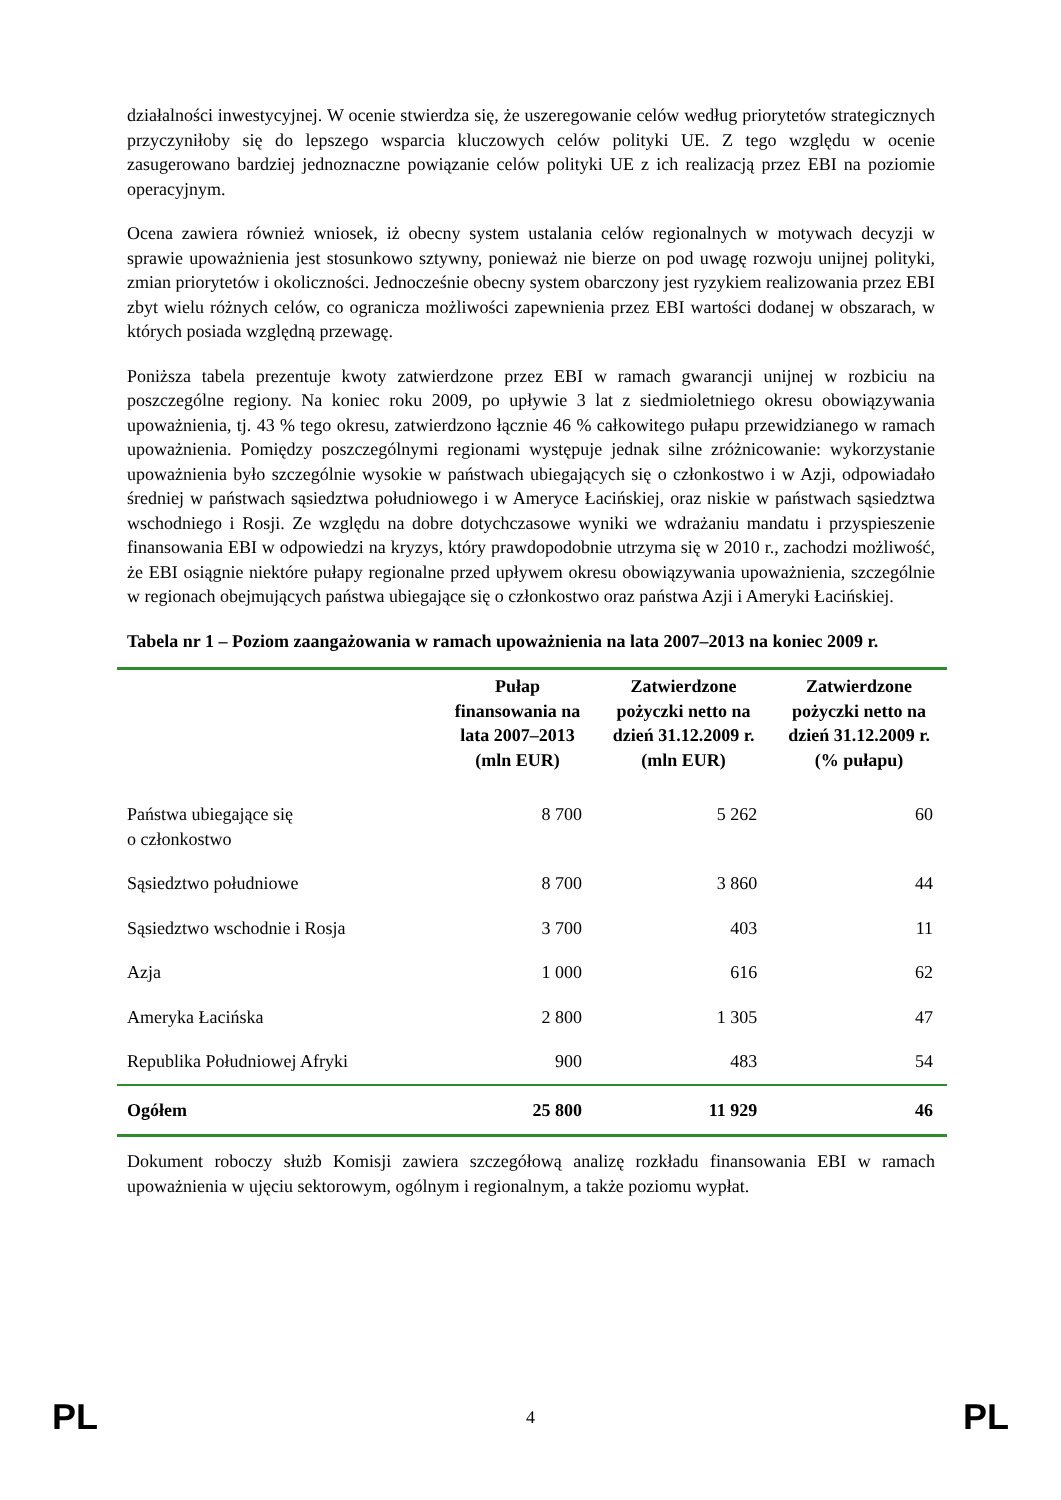działalności inwestycyjnej. W ocenie stwierdza się, że uszeregowanie celów według priorytetów strategicznych przyczyniłoby się do lepszego wsparcia kluczowych celów polityki UE. Z tego względu w ocenie zasugerowano bardziej jednoznaczne powiązanie celów polityki UE z ich realizacją przez EBI na poziomie operacyjnym.
Ocena zawiera również wniosek, iż obecny system ustalania celów regionalnych w motywach decyzji w sprawie upoważnienia jest stosunkowo sztywny, ponieważ nie bierze on pod uwagę rozwoju unijnej polityki, zmian priorytetów i okoliczności. Jednocześnie obecny system obarczony jest ryzykiem realizowania przez EBI zbyt wielu różnych celów, co ogranicza możliwości zapewnienia przez EBI wartości dodanej w obszarach, w których posiada względną przewagę.
Poniższa tabela prezentuje kwoty zatwierdzone przez EBI w ramach gwarancji unijnej w rozbiciu na poszczególne regiony. Na koniec roku 2009, po upływie 3 lat z siedmioletniego okresu obowiązywania upoważnienia, tj. 43 % tego okresu, zatwierdzono łącznie 46 % całkowitego pułapu przewidzianego w ramach upoważnienia. Pomiędzy poszczególnymi regionami występuje jednak silne zróżnicowanie: wykorzystanie upoważnienia było szczególnie wysokie w państwach ubiegających się o członkostwo i w Azji, odpowiadało średniej w państwach sąsiedztwa południowego i w Ameryce Łacińskiej, oraz niskie w państwach sąsiedztwa wschodniego i Rosji. Ze względu na dobre dotychczasowe wyniki we wdrażaniu mandatu i przyspieszenie finansowania EBI w odpowiedzi na kryzys, który prawdopodobnie utrzyma się w 2010 r., zachodzi możliwość, że EBI osiągnie niektóre pułapy regionalne przed upływem okresu obowiązywania upoważnienia, szczególnie w regionach obejmujących państwa ubiegające się o członkostwo oraz państwa Azji i Ameryki Łacińskiej.
Tabela nr 1 – Poziom zaangażowania w ramach upoważnienia na lata 2007–2013 na koniec 2009 r.
| | Pułap finansowania na lata 2007–2013 (mln EUR) | Zatwierdzone pożyczki netto na dzień 31.12.2009 r. (mln EUR) | Zatwierdzone pożyczki netto na dzień 31.12.2009 r. (% pułapu) |
| --- | --- | --- | --- |
| Państwa ubiegające się o członkostwo | 8 700 | 5 262 | 60 |
| Sąsiedztwo południowe | 8 700 | 3 860 | 44 |
| Sąsiedztwo wschodnie i Rosja | 3 700 | 403 | 11 |
| Azja | 1 000 | 616 | 62 |
| Ameryka Łacińska | 2 800 | 1 305 | 47 |
| Republika Południowej Afryki | 900 | 483 | 54 |
| Ogółem | 25 800 | 11 929 | 46 |
Dokument roboczy służb Komisji zawiera szczegółową analizę rozkładu finansowania EBI w ramach upoważnienia w ujęciu sektorowym, ogólnym i regionalnym, a także poziomu wypłat.
PL 4 PL